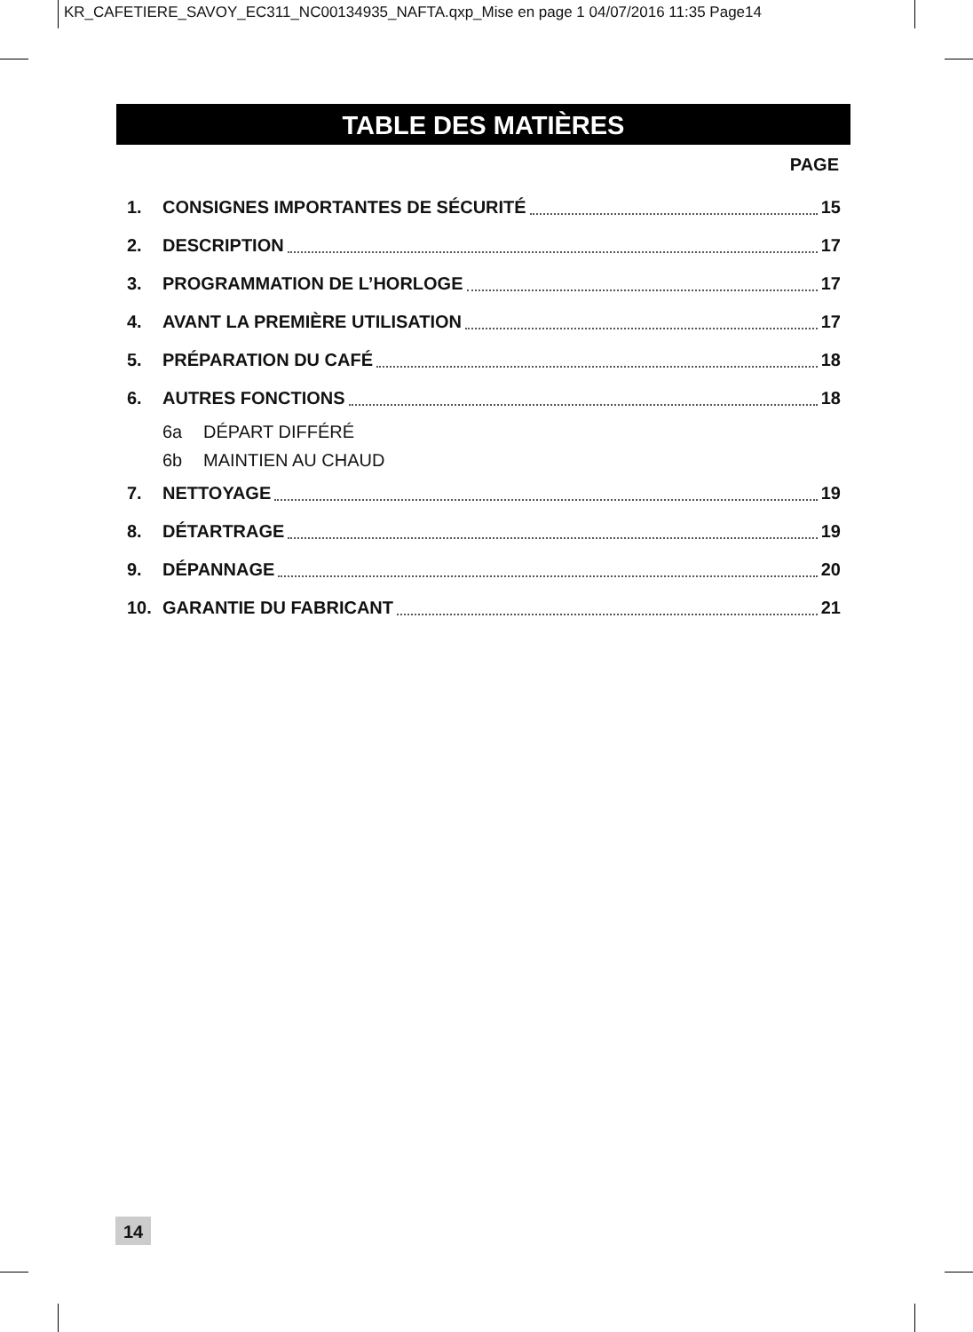KR_CAFETIERE_SAVOY_EC311_NC00134935_NAFTA.qxp_Mise en page 1 04/07/2016 11:35 Page14
TABLE DES MATIÈRES
PAGE
1. CONSIGNES IMPORTANTES DE SÉCURITÉ 15
2. DESCRIPTION 17
3. PROGRAMMATION DE L’HORLOGE 17
4. AVANT LA PREMIÈRE UTILISATION 17
5. PRÉPARATION DU CAFÉ 18
6. AUTRES FONCTIONS 18
6a DÉPART DIFFÉRÉ
6b MAINTIEN AU CHAUD
7. NETTOYAGE 19
8. DÉTARTRAGE 19
9. DÉPANNAGE 20
10. GARANTIE DU FABRICANT 21
14